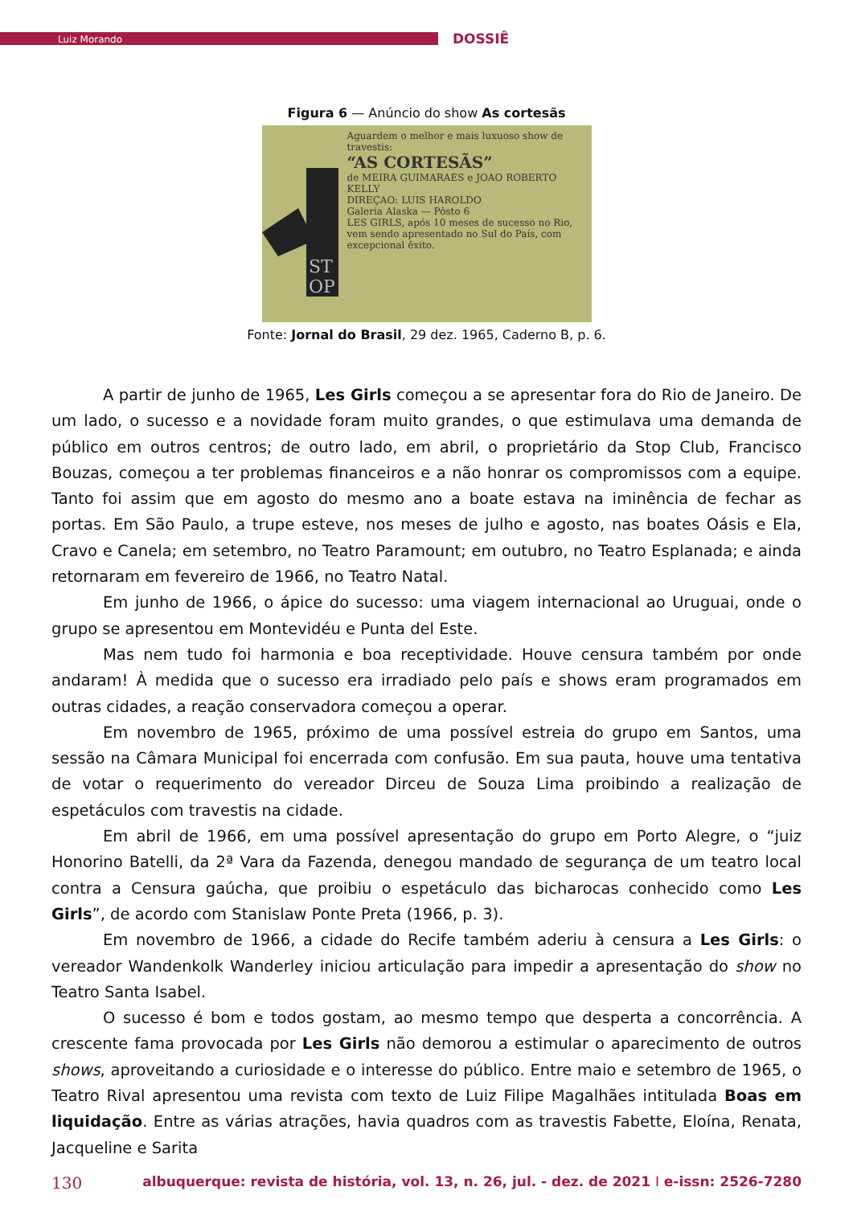Luiz Morando
DOSSIÊ
Figura 6 — Anúncio do show As cortesãs
ST
OP
Aguardem o melhor e mais luxuoso show de travestis:
“AS CORTESÃS”
de MEIRA GUIMARAES e JOAO ROBERTO KELLY
DIREÇAO: LUIS HAROLDO
Galeria Alaska — Pôsto 6
LES GIRLS, após 10 meses de sucesso no Rio, vem sendo apresentado no Sul do País, com excepcional êxito.
Fonte: Jornal do Brasil, 29 dez. 1965, Caderno B, p. 6.
A partir de junho de 1965, Les Girls começou a se apresentar fora do Rio de Janeiro. De um lado, o sucesso e a novidade foram muito grandes, o que estimulava uma demanda de público em outros centros; de outro lado, em abril, o proprietário da Stop Club, Francisco Bouzas, começou a ter problemas financeiros e a não honrar os compromissos com a equipe. Tanto foi assim que em agosto do mesmo ano a boate estava na iminência de fechar as portas. Em São Paulo, a trupe esteve, nos meses de julho e agosto, nas boates Oásis e Ela, Cravo e Canela; em setembro, no Teatro Paramount; em outubro, no Teatro Esplanada; e ainda retornaram em fevereiro de 1966, no Teatro Natal.
Em junho de 1966, o ápice do sucesso: uma viagem internacional ao Uruguai, onde o grupo se apresentou em Montevidéu e Punta del Este.
Mas nem tudo foi harmonia e boa receptividade. Houve censura também por onde andaram! À medida que o sucesso era irradiado pelo país e shows eram programados em outras cidades, a reação conservadora começou a operar.
Em novembro de 1965, próximo de uma possível estreia do grupo em Santos, uma sessão na Câmara Municipal foi encerrada com confusão. Em sua pauta, houve uma tentativa de votar o requerimento do vereador Dirceu de Souza Lima proibindo a realização de espetáculos com travestis na cidade.
Em abril de 1966, em uma possível apresentação do grupo em Porto Alegre, o “juiz Honorino Batelli, da 2ª Vara da Fazenda, denegou mandado de segurança de um teatro local contra a Censura gaúcha, que proibiu o espetáculo das bicharocas conhecido como Les Girls”, de acordo com Stanislaw Ponte Preta (1966, p. 3).
Em novembro de 1966, a cidade do Recife também aderiu à censura a Les Girls: o vereador Wandenkolk Wanderley iniciou articulação para impedir a apresentação do show no Teatro Santa Isabel.
O sucesso é bom e todos gostam, ao mesmo tempo que desperta a concorrência. A crescente fama provocada por Les Girls não demorou a estimular o aparecimento de outros shows, aproveitando a curiosidade e o interesse do público. Entre maio e setembro de 1965, o Teatro Rival apresentou uma revista com texto de Luiz Filipe Magalhães intitulada Boas em liquidação. Entre as várias atrações, havia quadros com as travestis Fabette, Eloína, Renata, Jacqueline e Sarita
130 albuquerque: revista de história, vol. 13, n. 26, jul. - dez. de 2021 I e-issn: 2526-7280